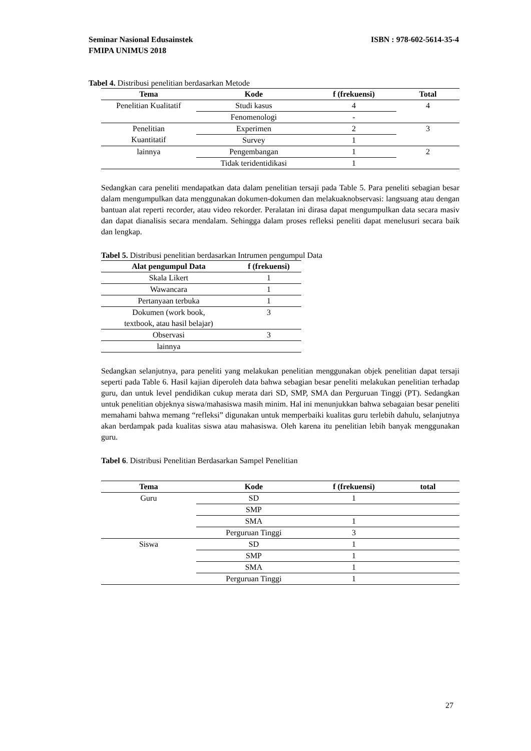ISBN : 978-602-5614-35-4 Seminar Nasional Edusainstek
FMIPA UNIMUS 2018
Tabel 4. Distribusi penelitian berdasarkan Metode
| Tema | Kode | f (frekuensi) | Total |
| --- | --- | --- | --- |
| Penelitian Kualitatif | Studi kasus | 4 | 4 |
| | Fenomenologi | - | |
| Penelitian Kuantitatif | Experimen | 2 | 3 |
| | Survey | 1 | |
| lainnya | Pengembangan | 1 | 2 |
| | Tidak teridentidikasi | 1 | |
Sedangkan cara peneliti mendapatkan data dalam penelitian tersaji pada Table 5. Para peneliti sebagian besar dalam mengumpulkan data menggunakan dokumen-dokumen dan melakuaknobservasi: langsuang atau dengan bantuan alat reperti recorder, atau video rekorder. Peralatan ini dirasa dapat mengumpulkan data secara masiv dan dapat dianalisis secara mendalam. Sehingga dalam proses refleksi peneliti dapat menelusuri secara baik dan lengkap.
Tabel 5. Distribusi penelitian berdasarkan Intrumen pengumpul Data
| Alat pengumpul Data | f (frekuensi) |
| --- | --- |
| Skala Likert | 1 |
| Wawancara | 1 |
| Pertanyaan terbuka | 1 |
| Dokumen (work book, textbook, atau hasil belajar) | 3 |
| Observasi | 3 |
| lainnya | |
Sedangkan selanjutnya, para peneliti yang melakukan penelitian menggunakan objek penelitian dapat tersaji seperti pada Table 6. Hasil kajian diperoleh data bahwa sebagian besar peneliti melakukan penelitian terhadap guru, dan untuk level pendidikan cukup merata dari SD, SMP, SMA dan Perguruan Tinggi (PT). Sedangkan untuk penelitian objeknya siswa/mahasiswa masih minim. Hal ini menunjukkan bahwa sebagaian besar peneliti memahami bahwa memang “refleksi” digunakan untuk memperbaiki kualitas guru terlebih dahulu, selanjutnya akan berdampak pada kualitas siswa atau mahasiswa. Oleh karena itu penelitian lebih banyak menggunakan guru.
Tabel 6. Distribusi Penelitian Berdasarkan Sampel Penelitian
| Tema | Kode | f (frekuensi) | total |
| --- | --- | --- | --- |
| Guru | SD | 1 | |
| | SMP | | |
| | SMA | 1 | |
| | Perguruan Tinggi | 3 | |
| Siswa | SD | 1 | |
| | SMP | 1 | |
| | SMA | 1 | |
| | Perguruan Tinggi | 1 | |
27